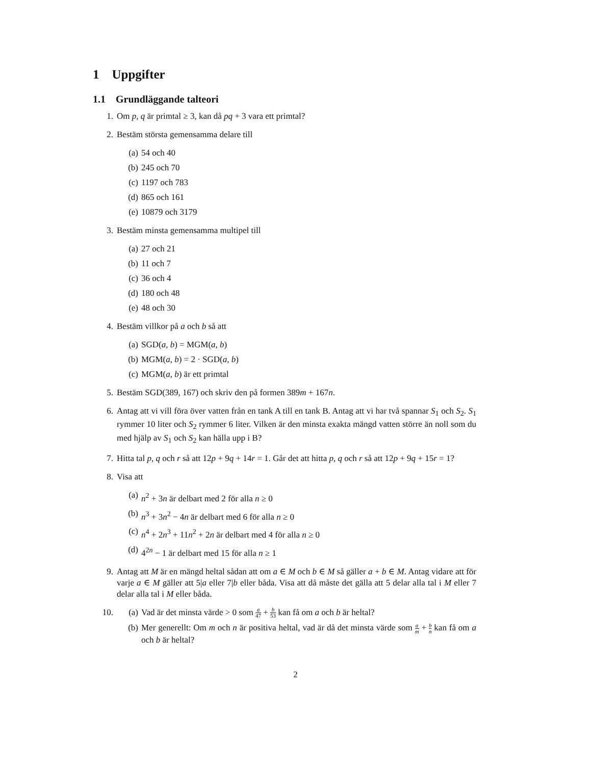1 Uppgifter
1.1 Grundläggande talteori
1. Om p, q är primtal ≥ 3, kan då pq + 3 vara ett primtal?
2. Bestäm största gemensamma delare till
(a) 54 och 40
(b) 245 och 70
(c) 1197 och 783
(d) 865 och 161
(e) 10879 och 3179
3. Bestäm minsta gemensamma multipel till
(a) 27 och 21
(b) 11 och 7
(c) 36 och 4
(d) 180 och 48
(e) 48 och 30
4. Bestäm villkor på a och b så att
(a) SGD(a, b) = MGM(a, b)
(b) MGM(a, b) = 2 · SGD(a, b)
(c) MGM(a, b) är ett primtal
5. Bestäm SGD(389, 167) och skriv den på formen 389m + 167n.
6. Antag att vi vill föra över vatten från en tank A till en tank B. Antag att vi har två spannar S<sub>1</sub> och S<sub>2</sub>. S<sub>1</sub> rymmer 10 liter och S<sub>2</sub> rymmer 6 liter. Vilken är den minsta exakta mängd vatten större än noll som du med hjälp av S<sub>1</sub> och S<sub>2</sub> kan hälla upp i B?
7. Hitta tal p, q och r så att 12p + 9q + 14r = 1. Går det att hitta p, q och r så att 12p + 9q + 15r = 1?
8. Visa att
(a) n<sup>2</sup> + 3n är delbart med 2 för alla n ≥ 0
(b) n<sup>3</sup> + 3n<sup>2</sup> − 4n är delbart med 6 för alla n ≥ 0
(c) n<sup>4</sup> + 2n<sup>3</sup> + 11n<sup>2</sup> + 2n är delbart med 4 för alla n ≥ 0
(d) 4<sup>2n</sup> − 1 är delbart med 15 för alla n ≥ 1
9. Antag att M är en mängd heltal sådan att om a ∈ M och b ∈ M så gäller a + b ∈ M. Antag vidare att för varje a ∈ M gäller att 5|a eller 7|b eller båda. Visa att då måste det gälla att 5 delar alla tal i M eller 7 delar alla tal i M eller båda.
10. (a) Vad är det minsta värde > 0 som a 47 + b 53 kan få om a och b är heltal?
(b) Mer generellt: Om m och n är positiva heltal, vad är då det minsta värde som a m + b n kan få om a och b är heltal?
2